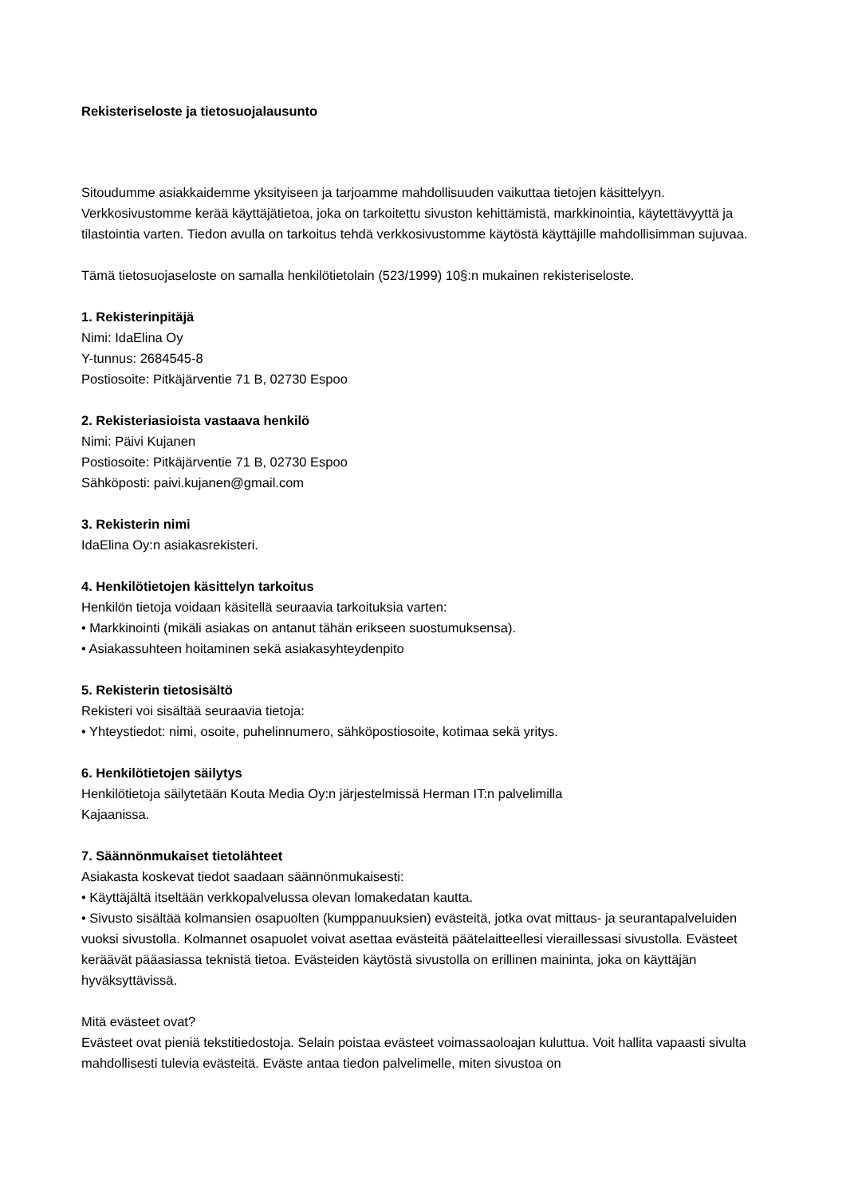Rekisteriseloste ja tietosuojalausunto
Sitoudumme asiakkaidemme yksityiseen ja tarjoamme mahdollisuuden vaikuttaa tietojen käsittelyyn. Verkkosivustomme kerää käyttäjätietoa, joka on tarkoitettu sivuston kehittämistä, markkinointia, käytettävyyttä ja tilastointia varten. Tiedon avulla on tarkoitus tehdä verkkosivustomme käytöstä käyttäjille mahdollisimman sujuvaa.
Tämä tietosuojaseloste on samalla henkilötietolain (523/1999) 10§:n mukainen rekisteriseloste.
1. Rekisterinpitäjä
Nimi: IdaElina Oy
Y-tunnus: 2684545-8
Postiosoite: Pitkäjärventie 71 B, 02730 Espoo
2. Rekisteriasioista vastaava henkilö
Nimi: Päivi Kujanen
Postiosoite: Pitkäjärventie 71 B, 02730 Espoo
Sähköposti: paivi.kujanen@gmail.com
3. Rekisterin nimi
IdaElina Oy:n asiakasrekisteri.
4. Henkilötietojen käsittelyn tarkoitus
Henkilön tietoja voidaan käsitellä seuraavia tarkoituksia varten:
• Markkinointi (mikäli asiakas on antanut tähän erikseen suostumuksensa).
• Asiakassuhteen hoitaminen sekä asiakasyhteydenpito
5. Rekisterin tietosisältö
Rekisteri voi sisältää seuraavia tietoja:
• Yhteystiedot: nimi, osoite, puhelinnumero, sähköpostiosoite, kotimaa sekä yritys.
6. Henkilötietojen säilytys
Henkilötietoja säilytetään Kouta Media Oy:n järjestelmissä Herman IT:n palvelimilla
Kajaanissa.
7. Säännönmukaiset tietolähteet
Asiakasta koskevat tiedot saadaan säännönmukaisesti:
• Käyttäjältä itseltään verkkopalvelussa olevan lomakedatan kautta.
• Sivusto sisältää kolmansien osapuolten (kumppanuuksien) evästeitä, jotka ovat mittaus- ja seurantapalveluiden vuoksi sivustolla. Kolmannet osapuolet voivat asettaa evästeitä päätelaitteellesi vieraillessasi sivustolla. Evästeet keräävät pääasiassa teknistä tietoa. Evästeiden käytöstä sivustolla on erillinen maininta, joka on käyttäjän hyväksyttävissä.
Mitä evästeet ovat?
Evästeet ovat pieniä tekstitiedostoja. Selain poistaa evästeet voimassaoloajan kuluttua. Voit hallita vapaasti sivulta mahdollisesti tulevia evästeitä. Eväste antaa tiedon palvelimelle, miten sivustoa on